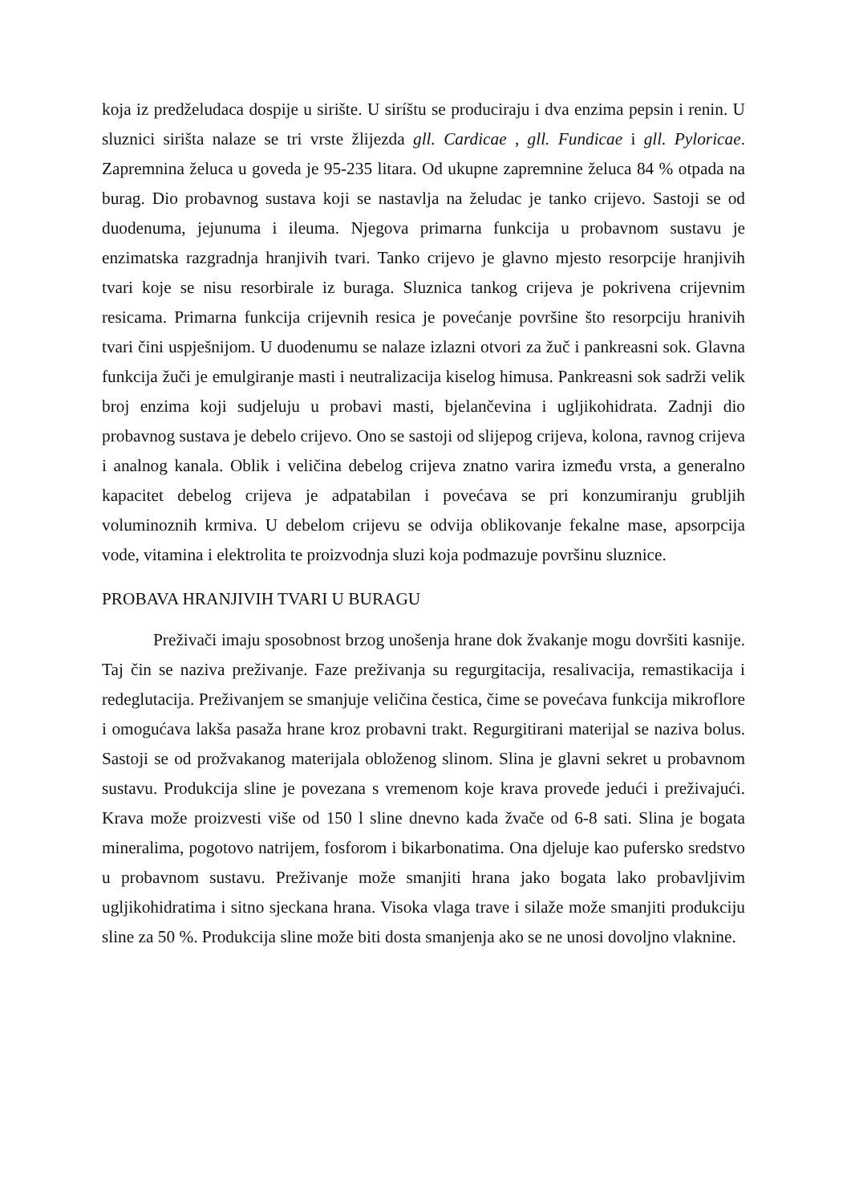koja iz predželudaca dospije u sirište. U siríštu se produciraju i dva enzima pepsin i renin. U sluznici sirišta nalaze se tri vrste žlijezda gll. Cardicae , gll. Fundicae i gll. Pyloricae. Zapremnina želuca u goveda je 95-235 litara. Od ukupne zapremnine želuca 84 % otpada na burag. Dio probavnog sustava koji se nastavlja na želudac je tanko crijevo. Sastoji se od duodenuma, jejunuma i ileuma. Njegova primarna funkcija u probavnom sustavu je enzimatska razgradnja hranjivih tvari. Tanko crijevo je glavno mjesto resorpcije hranjivih tvari koje se nisu resorbirale iz buraga. Sluznica tankog crijeva je pokrivena crijevnim resicama. Primarna funkcija crijevnih resica je povećanje površine što resorpciju hranivih tvari čini uspješnijom. U duodenumu se nalaze izlazni otvori za žuč i pankreasni sok. Glavna funkcija žuči je emulgiranje masti i neutralizacija kiselog himusa. Pankreasni sok sadrži velik broj enzima koji sudjeluju u probavi masti, bjelančevina i ugljikohidrata. Zadnji dio probavnog sustava je debelo crijevo. Ono se sastoji od slijepog crijeva, kolona, ravnog crijeva i analnog kanala. Oblik i veličina debelog crijeva znatno varira između vrsta, a generalno kapacitet debelog crijeva je adpatabilan i povećava se pri konzumiranju grubljih voluminoznih krmiva. U debelom crijevu se odvija oblikovanje fekalne mase, apsorpcija vode, vitamina i elektrolita te proizvodnja sluzi koja podmazuje površinu sluznice.
PROBAVA HRANJIVIH TVARI U BURAGU
Preživači imaju sposobnost brzog unošenja hrane dok žvakanje mogu dovršiti kasnije. Taj čin se naziva preživanje. Faze preživanja su regurgitacija, resalivacija, remastikacija i redeglutacija. Preživanjem se smanjuje veličina čestica, čime se povećava funkcija mikroflore i omogućava lakša pasaža hrane kroz probavni trakt. Regurgitirani materijal se naziva bolus. Sastoji se od prožvakanog materijala obloženog slinom. Slina je glavni sekret u probavnom sustavu. Produkcija sline je povezana s vremenom koje krava provede jedući i preživajući. Krava može proizvesti više od 150 l sline dnevno kada žvače od 6-8 sati. Slina je bogata mineralima, pogotovo natrijem, fosforom i bikarbonatima. Ona djeluje kao pufersko sredstvo u probavnom sustavu. Preživanje može smanjiti hrana jako bogata lako probavljivim ugljikohidratima i sitno sjeckana hrana. Visoka vlaga trave i silaže može smanjiti produkciju sline za 50 %. Produkcija sline može biti dosta smanjenja ako se ne unosi dovoljno vlaknine.